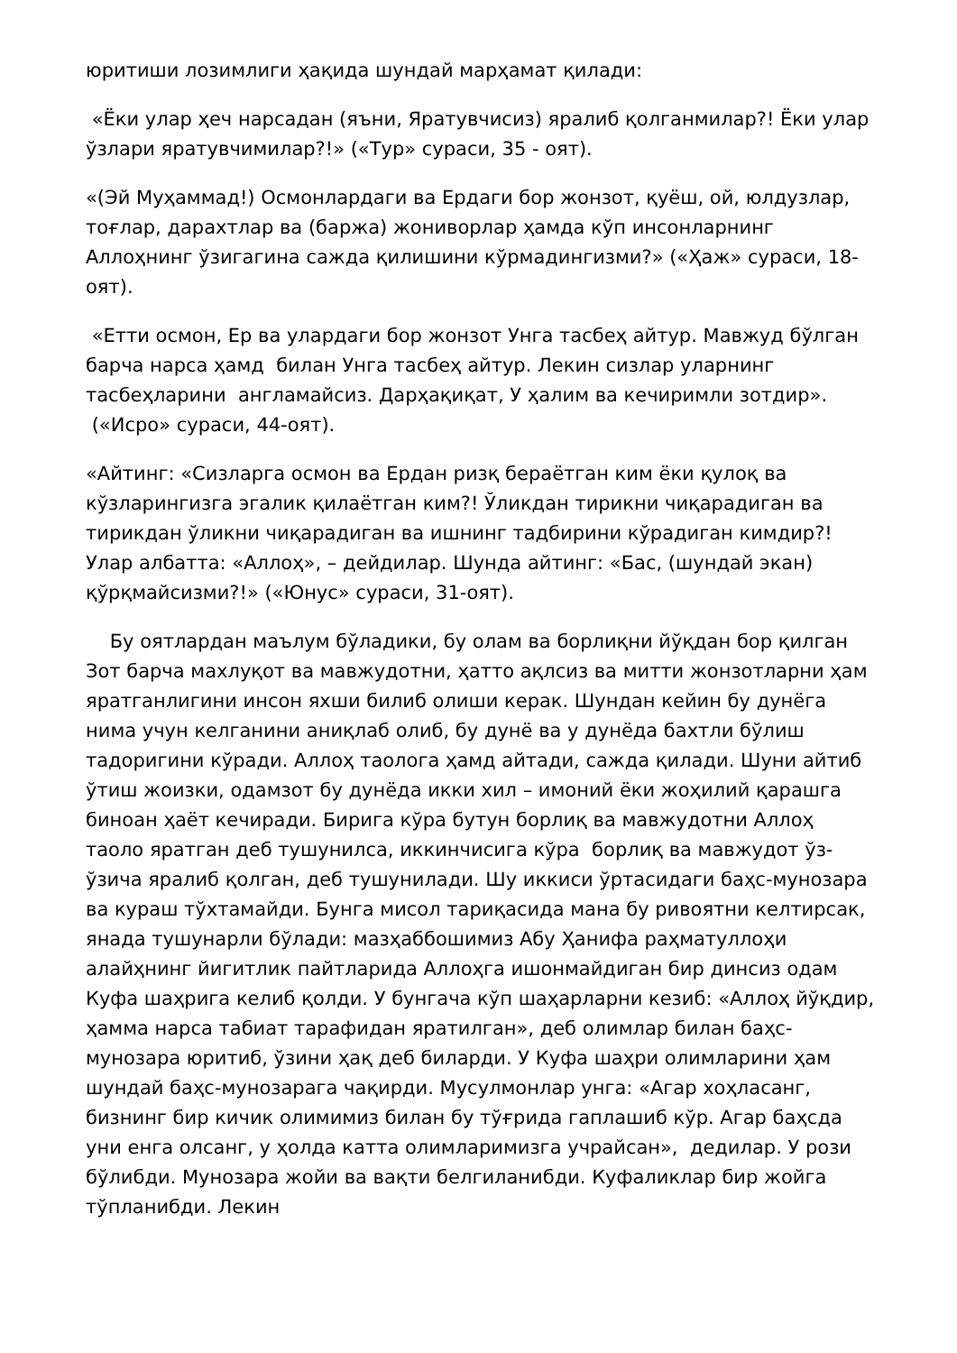юритиши лозимлиги ҳақида шундай марҳамат қилади:
«Ёки улар ҳеч нарсадан (яъни, Яратувчисиз) яралиб қолганмилар?! Ёки улар ўзлари яратувчимилар?!» («Тур» сураси, 35 - оят).
«(Эй Муҳаммад!) Осмонлардаги ва Ердаги бор жонзот, қуёш, ой, юлдузлар, тоғлар, дарахтлар ва (баржа) жониворлар ҳамда кўп инсонларнинг Аллоҳнинг ўзигагина сажда қилишини кўрмадингизми?» («Ҳаж» сураси, 18-оят).
«Етти осмон, Ер ва улардаги бор жонзот Унга тасбеҳ айтур. Мавжуд бўлган барча нарса ҳамд билан Унга тасбеҳ айтур. Лекин сизлар уларнинг тасбеҳларини англамайсиз. Дарҳақиқат, У ҳалим ва кечиримли зотдир». («Исро» сураси, 44-оят).
«Айтинг: «Сизларга осмон ва Ердан ризқ бераётган ким ёки қулоқ ва кўзларингизга эгалик қилаётган ким?! Ўликдан тирикни чиқарадиган ва тирикдан ўликни чиқарадиган ва ишнинг тадбирини кўрадиган кимдир?! Улар албатта: «Аллоҳ», – дейдилар. Шунда айтинг: «Бас, (шундай экан) қўрқмайсизми?!» («Юнус» сураси, 31-оят).
Бу оятлардан маълум бўладики, бу олам ва борлиқни йўқдан бор қилган Зот барча махлуқот ва мавжудотни, ҳатто ақлсиз ва митти жонзотларни ҳам яратганлигини инсон яхши билиб олиши керак. Шундан кейин бу дунёга нима учун келганини аниқлаб олиб, бу дунё ва у дунёда бахтли бўлиш тадоригини кўради. Аллоҳ таолога ҳамд айтади, сажда қилади. Шуни айтиб ўтиш жоизки, одамзот бу дунёда икки хил – имоний ёки жоҳилий қарашга биноан ҳаёт кечиради. Бирига кўра бутун борлиқ ва мавжудотни Аллоҳ таоло яратган деб тушунилса, иккинчисига кўра борлиқ ва мавжудот ўз-ўзича яралиб қолган, деб тушунилади. Шу иккиси ўртасидаги баҳс-мунозара ва кураш тўхтамайди. Бунга мисол тариқасида мана бу ривоятни келтирсак, янада тушунарли бўлади: мазҳаббошимиз Абу Ҳанифа раҳматуллоҳи алайҳнинг йигитлик пайтларида Аллоҳга ишонмайдиган бир динсиз одам Куфа шаҳрига келиб қолди. У бунгача кўп шаҳарларни кезиб: «Аллоҳ йўқдир, ҳамма нарса табиат тарафидан яратилган», деб олимлар билан баҳс-мунозара юритиб, ўзини ҳақ деб биларди. У Куфа шаҳри олимларини ҳам шундай баҳс-мунозарага чақирди. Мусулмонлар унга: «Агар хоҳласанг, бизнинг бир кичик олимимиз билан бу тўғрида гаплашиб кўр. Агар баҳсда уни енга олсанг, у ҳолда катта олимларимизга учрайсан», дедилар. У рози бўлибди. Мунозара жойи ва вақти белгиланибди. Куфаликлар бир жойга тўпланибди. Лекин